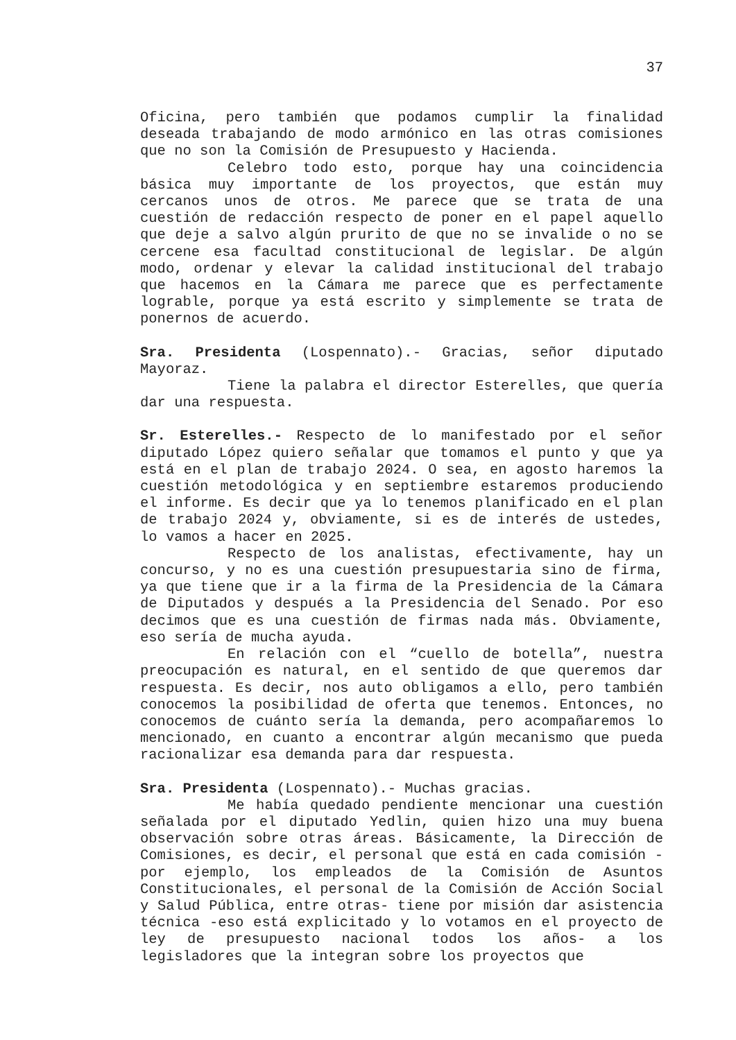37
Oficina, pero también que podamos cumplir la finalidad deseada trabajando de modo armónico en las otras comisiones que no son la Comisión de Presupuesto y Hacienda.
Celebro todo esto, porque hay una coincidencia básica muy importante de los proyectos, que están muy cercanos unos de otros. Me parece que se trata de una cuestión de redacción respecto de poner en el papel aquello que deje a salvo algún prurito de que no se invalide o no se cercene esa facultad constitucional de legislar. De algún modo, ordenar y elevar la calidad institucional del trabajo que hacemos en la Cámara me parece que es perfectamente lograble, porque ya está escrito y simplemente se trata de ponernos de acuerdo.
Sra. Presidenta (Lospennato).- Gracias, señor diputado Mayoraz.
Tiene la palabra el director Esterelles, que quería dar una respuesta.
Sr. Esterelles.- Respecto de lo manifestado por el señor diputado López quiero señalar que tomamos el punto y que ya está en el plan de trabajo 2024. O sea, en agosto haremos la cuestión metodológica y en septiembre estaremos produciendo el informe. Es decir que ya lo tenemos planificado en el plan de trabajo 2024 y, obviamente, si es de interés de ustedes, lo vamos a hacer en 2025.
Respecto de los analistas, efectivamente, hay un concurso, y no es una cuestión presupuestaria sino de firma, ya que tiene que ir a la firma de la Presidencia de la Cámara de Diputados y después a la Presidencia del Senado. Por eso decimos que es una cuestión de firmas nada más. Obviamente, eso sería de mucha ayuda.
En relación con el “cuello de botella”, nuestra preocupación es natural, en el sentido de que queremos dar respuesta. Es decir, nos auto obligamos a ello, pero también conocemos la posibilidad de oferta que tenemos. Entonces, no conocemos de cuánto sería la demanda, pero acompañaremos lo mencionado, en cuanto a encontrar algún mecanismo que pueda racionalizar esa demanda para dar respuesta.
Sra. Presidenta (Lospennato).- Muchas gracias.
Me había quedado pendiente mencionar una cuestión señalada por el diputado Yedlin, quien hizo una muy buena observación sobre otras áreas. Básicamente, la Dirección de Comisiones, es decir, el personal que está en cada comisión -por ejemplo, los empleados de la Comisión de Asuntos Constitucionales, el personal de la Comisión de Acción Social y Salud Pública, entre otras- tiene por misión dar asistencia técnica -eso está explicitado y lo votamos en el proyecto de ley de presupuesto nacional todos los años- a los legisladores que la integran sobre los proyectos que